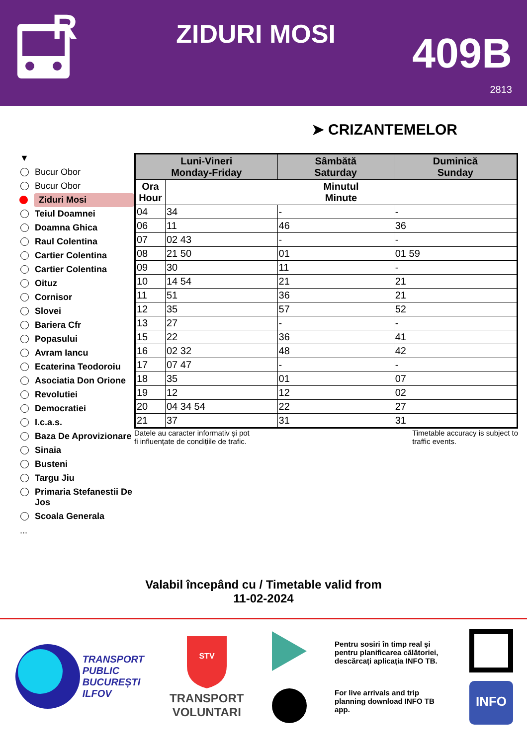R
ZIDURI MOSI
409B
2813
➤ CRIZANTEMELOR
▼
Bucur Obor
Bucur Obor
Ziduri Mosi
Teiul Doamnei
Doamna Ghica
Raul Colentina
Cartier Colentina
Cartier Colentina
Oituz
Cornisor
Slovei
Bariera Cfr
Popasului
Avram Iancu
Ecaterina Teodoroiu
Asociatia Don Orione
Revolutiei
Democratiei
I.c.a.s.
Baza De Aprovizionare
Sinaia
Busteni
Targu Jiu
Primaria Stefanestii De Jos
Scoala Generala
...
| Luni-Vineri Monday-Friday | | Sâmbătă Saturday | Duminică Sunday |
| --- | --- | --- | --- |
| Ora Hour | Minutul Minute | | |
| 04 | 34 | - | - |
| 06 | 11 | 46 | 36 |
| 07 | 02 43 | - | - |
| 08 | 21 50 | 01 | 01 59 |
| 09 | 30 | 11 | - |
| 10 | 14 54 | 21 | 21 |
| 11 | 51 | 36 | 21 |
| 12 | 35 | 57 | 52 |
| 13 | 27 | - | - |
| 15 | 22 | 36 | 41 |
| 16 | 02 32 | 48 | 42 |
| 17 | 07 47 | - | - |
| 18 | 35 | 01 | 07 |
| 19 | 12 | 12 | 02 |
| 20 | 04 34 54 | 22 | 27 |
| 21 | 37 | 31 | 31 |
Datele au caracter informativ și pot
fi influențate de condițiile de trafic.
Timetable accuracy is subject to
traffic events.
Valabil începând cu / Timetable valid from
11-02-2024
TRANSPORT
PUBLIC
BUCUREȘTI
ILFOV
STV
TRANSPORT
VOLUNTARI
Pentru sosiri în timp real și pentru planificarea călătoriei, descărcați aplicația INFO TB.
For live arrivals and trip planning download INFO TB app.
INFO